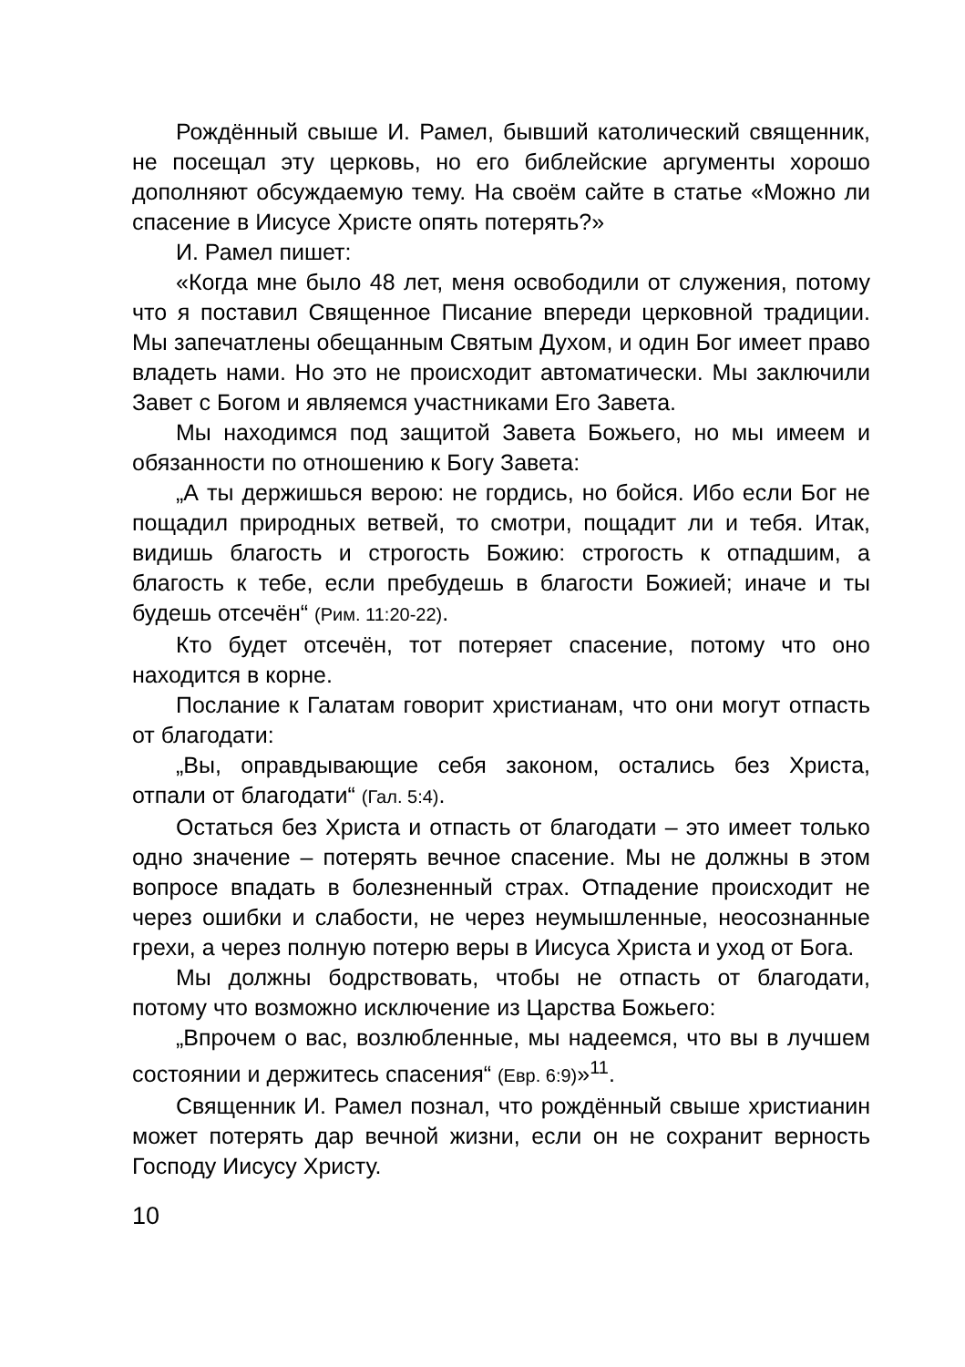Рождённый свыше И. Рамел, бывший католический священник, не посещал эту церковь, но его библейские аргументы хорошо дополняют обсуждаемую тему. На своём сайте в статье «Можно ли спасение в Иисусе Христе опять потерять?»
И. Рамел пишет:
«Когда мне было 48 лет, меня освободили от служения, потому что я поставил Священное Писание впереди церковной традиции. Мы запечатлены обещанным Святым Духом, и один Бог имеет право владеть нами. Но это не происходит автоматически. Мы заключили Завет с Богом и являемся участниками Его Завета.
Мы находимся под защитой Завета Божьего, но мы имеем и обязанности по отношению к Богу Завета:
„А ты держишься верою: не гордись, но бойся. Ибо если Бог не пощадил природных ветвей, то смотри, пощадит ли и тебя. Итак, видишь благость и строгость Божию: строгость к отпадшим, а благость к тебе, если пребудешь в благости Божией; иначе и ты будешь отсечён“ (Рим. 11:20-22).
Кто будет отсечён, тот потеряет спасение, потому что оно находится в корне.
Послание к Галатам говорит христианам, что они могут отпасть от благодати:
„Вы, оправдывающие себя законом, остались без Христа, отпали от благодати“ (Гал. 5:4).
Остаться без Христа и отпасть от благодати – это имеет только одно значение – потерять вечное спасение. Мы не должны в этом вопросе впадать в болезненный страх. Отпадение происходит не через ошибки и слабости, не через неумышленные, неосознанные грехи, а через полную потерю веры в Иисуса Христа и уход от Бога.
Мы должны бодрствовать, чтобы не отпасть от благодати, потому что возможно исключение из Царства Божьего:
„Впрочем о вас, возлюбленные, мы надеемся, что вы в лучшем состоянии и держитесь спасения“ (Евр. 6:9)»<sup>11</sup>.
Священник И. Рамел познал, что рождённый свыше христианин может потерять дар вечной жизни, если он не сохранит верность Господу Иисусу Христу.
10